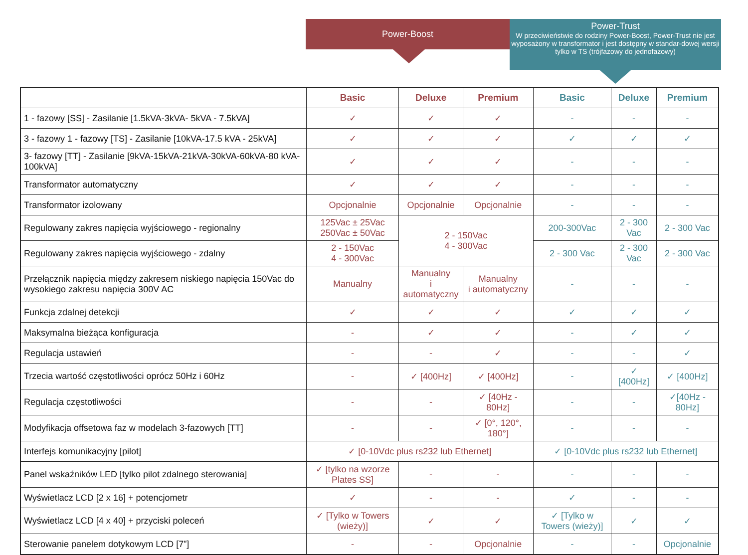Power-Boost
Power-Trust
W przeciwieństwie do rodziny Power-Boost, Power-Trust nie jest wyposażony w transformator i jest dostępny w standar-dowej wersji tylko w TS (trójfazowy do jednofazowy)
| | Basic | Deluxe | Premium | Basic | Deluxe | Premium |
| 1 - fazowy [SS] - Zasilanie [1.5kVA-3kVA- 5kVA - 7.5kVA] | ✓ | ✓ | ✓ | - | - | - |
| 3 - fazowy 1 - fazowy [TS] - Zasilanie [10kVA-17.5 kVA - 25kVA] | ✓ | ✓ | ✓ | ✓ | ✓ | ✓ |
| 3- fazowy [TT] - Zasilanie [9kVA-15kVA-21kVA-30kVA-60kVA-80 kVA-100kVA] | ✓ | ✓ | ✓ | - | - | - |
| Transformator automatyczny | ✓ | ✓ | ✓ | - | - | - |
| Transformator izolowany | Opcjonalnie | Opcjonalnie | Opcjonalnie | - | - | - |
| Regulowany zakres napięcia wyjściowego - regionalny | 125Vac ± 25Vac 250Vac ± 50Vac | 2 - 150Vac 4 - 300Vac | | 200-300Vac | 2 - 300 Vac | 2 - 300 Vac |
| Regulowany zakres napięcia wyjściowego - zdalny | 2 - 150Vac 4 - 300Vac | | | 2 - 300 Vac | 2 - 300 Vac | 2 - 300 Vac |
| Przełącznik napięcia między zakresem niskiego napięcia 150Vac do wysokiego zakresu napięcia 300V AC | Manualny | Manualny i automatyczny | Manualny i automatyczny | - | - | - |
| Funkcja zdalnej detekcji | ✓ | ✓ | ✓ | ✓ | ✓ | ✓ |
| Maksymalna bieżąca konfiguracja | - | ✓ | ✓ | - | ✓ | ✓ |
| Regulacja ustawień | - | - | ✓ | - | - | ✓ |
| Trzecia wartość częstotliwości oprócz 50Hz i 60Hz | - | ✓ [400Hz] | ✓ [400Hz] | - | ✓ [400Hz] | ✓ [400Hz] |
| Regulacja częstotliwości | - | - | ✓ [40Hz - 80Hz] | - | - | ✓[40Hz - 80Hz] |
| Modyfikacja offsetowa faz w modelach 3-fazowych [TT] | - | - | ✓ [0°, 120°, 180°] | - | - | - |
| Interfejs komunikacyjny [pilot] | ✓ [0-10Vdc plus rs232 lub Ethernet] | | | ✓ [0-10Vdc plus rs232 lub Ethernet] | | |
| Panel wskaźników LED [tylko pilot zdalnego sterowania] | ✓ [tylko na wzorze Plates SS] | - | - | - | - | - |
| Wyświetlacz LCD [2 x 16] + potencjometr | ✓ | - | - | ✓ | - | - |
| Wyświetlacz LCD [4 x 40] + przyciski poleceń | ✓ [Tylko w Towers (wieży)] | ✓ | ✓ | ✓ [Tylko w Towers (wieży)] | ✓ | ✓ |
| Sterowanie panelem dotykowym LCD [7”] | - | - | Opcjonalnie | - | - | Opcjonalnie |